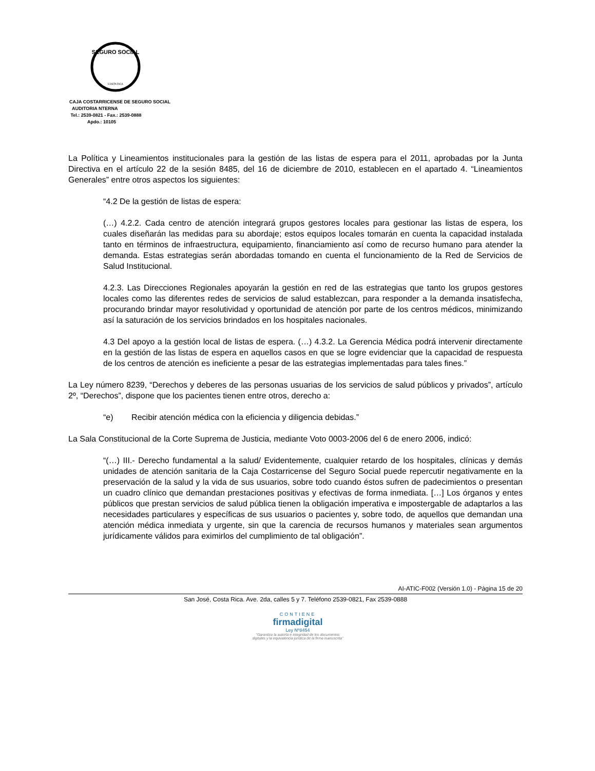SEGURO SOCIAL
COSTA RICA
CAJA COSTARRICENSE DE SEGURO SOCIAL
AUDITORIA NTERNA
Tel.: 2539-0821 - Fax.: 2539-0888
Apdo.: 10105
La Política y Lineamientos institucionales para la gestión de las listas de espera para el 2011, aprobadas por la Junta Directiva en el artículo 22 de la sesión 8485, del 16 de diciembre de 2010, establecen en el apartado 4. “Lineamientos Generales” entre otros aspectos los siguientes:
“4.2 De la gestión de listas de espera:
(…) 4.2.2. Cada centro de atención integrará grupos gestores locales para gestionar las listas de espera, los cuales diseñarán las medidas para su abordaje; estos equipos locales tomarán en cuenta la capacidad instalada tanto en términos de infraestructura, equipamiento, financiamiento así como de recurso humano para atender la demanda. Estas estrategias serán abordadas tomando en cuenta el funcionamiento de la Red de Servicios de Salud Institucional.
4.2.3. Las Direcciones Regionales apoyarán la gestión en red de las estrategias que tanto los grupos gestores locales como las diferentes redes de servicios de salud establezcan, para responder a la demanda insatisfecha, procurando brindar mayor resolutividad y oportunidad de atención por parte de los centros médicos, minimizando así la saturación de los servicios brindados en los hospitales nacionales.
4.3 Del apoyo a la gestión local de listas de espera. (…) 4.3.2. La Gerencia Médica podrá intervenir directamente en la gestión de las listas de espera en aquellos casos en que se logre evidenciar que la capacidad de respuesta de los centros de atención es ineficiente a pesar de las estrategias implementadas para tales fines.”
La Ley número 8239, “Derechos y deberes de las personas usuarias de los servicios de salud públicos y privados”, artículo 2º, “Derechos”, dispone que los pacientes tienen entre otros, derecho a:
“e) Recibir atención médica con la eficiencia y diligencia debidas.”
La Sala Constitucional de la Corte Suprema de Justicia, mediante Voto 0003-2006 del 6 de enero 2006, indicó:
“(…) III.- Derecho fundamental a la salud/ Evidentemente, cualquier retardo de los hospitales, clínicas y demás unidades de atención sanitaria de la Caja Costarricense del Seguro Social puede repercutir negativamente en la preservación de la salud y la vida de sus usuarios, sobre todo cuando éstos sufren de padecimientos o presentan un cuadro clínico que demandan prestaciones positivas y efectivas de forma inmediata. […] Los órganos y entes públicos que prestan servicios de salud pública tienen la obligación imperativa e impostergable de adaptarlos a las necesidades particulares y específicas de sus usuarios o pacientes y, sobre todo, de aquellos que demandan una atención médica inmediata y urgente, sin que la carencia de recursos humanos y materiales sean argumentos jurídicamente válidos para eximirlos del cumplimiento de tal obligación”.
AI-ATIC-F002 (Versión 1.0) - Página 15 de 20
San José, Costa Rica. Ave. 2da, calles 5 y 7. Teléfono 2539-0821, Fax 2539-0888
CONTIENE
firmadigital
Ley Nº8454
"Garantiza la autoría e integridad de los documentos digitales y la equivalencia jurídica de la firma manuscrita"